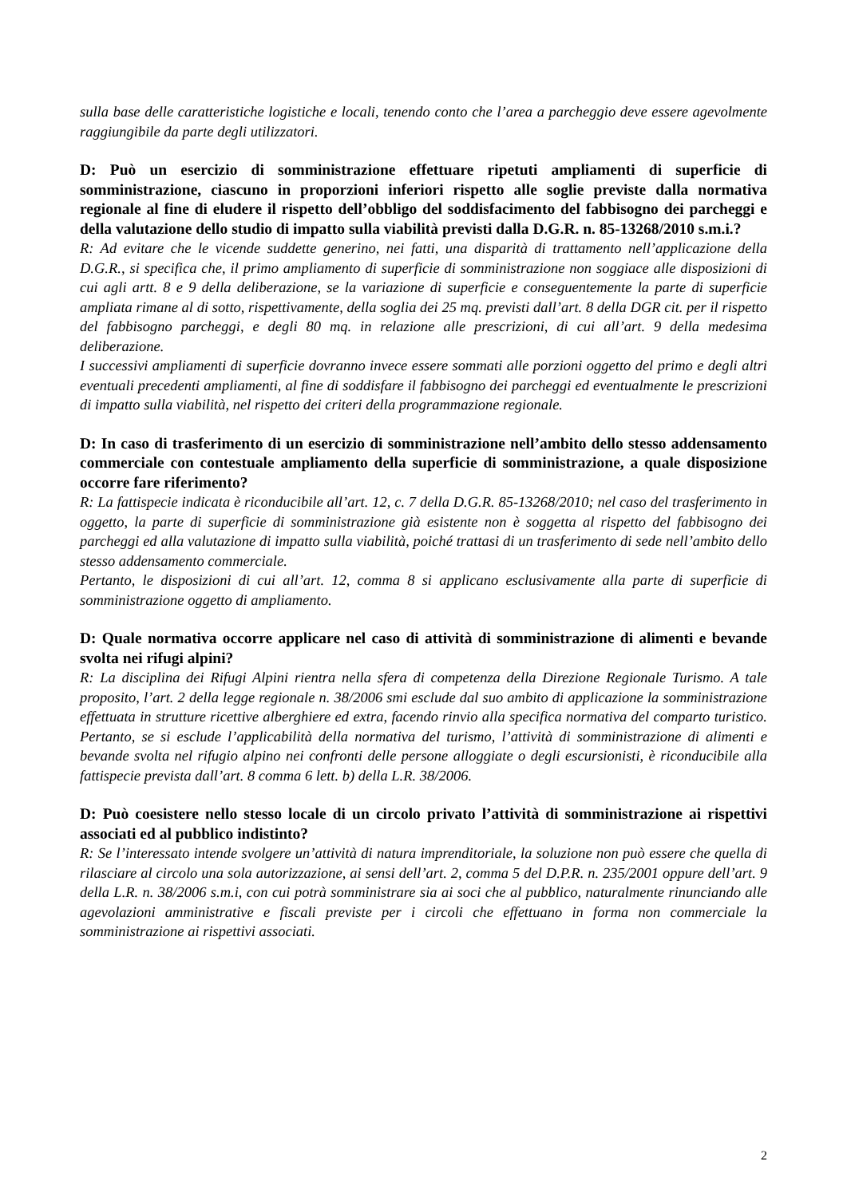sulla base delle caratteristiche logistiche e locali, tenendo conto che l’area a parcheggio deve essere agevolmente raggiungibile da parte degli utilizzatori.
D: Può un esercizio di somministrazione effettuare ripetuti ampliamenti di superficie di somministrazione, ciascuno in proporzioni inferiori rispetto alle soglie previste dalla normativa regionale al fine di eludere il rispetto dell’obbligo del soddisfacimento del fabbisogno dei parcheggi e della valutazione dello studio di impatto sulla viabilità previsti dalla D.G.R. n. 85-13268/2010 s.m.i.?
R: Ad evitare che le vicende suddette generino, nei fatti, una disparità di trattamento nell’applicazione della D.G.R., si specifica che, il primo ampliamento di superficie di somministrazione non soggiace alle disposizioni di cui agli artt. 8 e 9 della deliberazione, se la variazione di superficie e conseguentemente la parte di superficie ampliata rimane al di sotto, rispettivamente, della soglia dei 25 mq. previsti dall’art. 8 della DGR cit. per il rispetto del fabbisogno parcheggi, e degli 80 mq. in relazione alle prescrizioni, di cui all’art. 9 della medesima deliberazione.
I successivi ampliamenti di superficie dovranno invece essere sommati alle porzioni oggetto del primo e degli altri eventuali precedenti ampliamenti, al fine di soddisfare il fabbisogno dei parcheggi ed eventualmente le prescrizioni di impatto sulla viabilità, nel rispetto dei criteri della programmazione regionale.
D: In caso di trasferimento di un esercizio di somministrazione nell’ambito dello stesso addensamento commerciale con contestuale ampliamento della superficie di somministrazione, a quale disposizione occorre fare riferimento?
R: La fattispecie indicata è riconducibile all’art. 12, c. 7 della D.G.R. 85-13268/2010; nel caso del trasferimento in oggetto, la parte di superficie di somministrazione già esistente non è soggetta al rispetto del fabbisogno dei parcheggi ed alla valutazione di impatto sulla viabilità, poiché trattasi di un trasferimento di sede nell’ambito dello stesso addensamento commerciale.
Pertanto, le disposizioni di cui all’art. 12, comma 8 si applicano esclusivamente alla parte di superficie di somministrazione oggetto di ampliamento.
D: Quale normativa occorre applicare nel caso di attività di somministrazione di alimenti e bevande svolta nei rifugi alpini?
R: La disciplina dei Rifugi Alpini rientra nella sfera di competenza della Direzione Regionale Turismo. A tale proposito, l’art. 2 della legge regionale n. 38/2006 smi esclude dal suo ambito di applicazione la somministrazione effettuata in strutture ricettive alberghiere ed extra, facendo rinvio alla specifica normativa del comparto turistico. Pertanto, se si esclude l’applicabilità della normativa del turismo, l’attività di somministrazione di alimenti e bevande svolta nel rifugio alpino nei confronti delle persone alloggiate o degli escursionisti, è riconducibile alla fattispecie prevista dall’art. 8 comma 6 lett. b) della L.R. 38/2006.
D: Può coesistere nello stesso locale di un circolo privato l’attività di somministrazione ai rispettivi associati ed al pubblico indistinto?
R: Se l’interessato intende svolgere un’attività di natura imprenditoriale, la soluzione non può essere che quella di rilasciare al circolo una sola autorizzazione, ai sensi dell’art. 2, comma 5 del D.P.R. n. 235/2001 oppure dell’art. 9 della L.R. n. 38/2006 s.m.i, con cui potrà somministrare sia ai soci che al pubblico, naturalmente rinunciando alle agevolazioni amministrative e fiscali previste per i circoli che effettuano in forma non commerciale la somministrazione ai rispettivi associati.
2